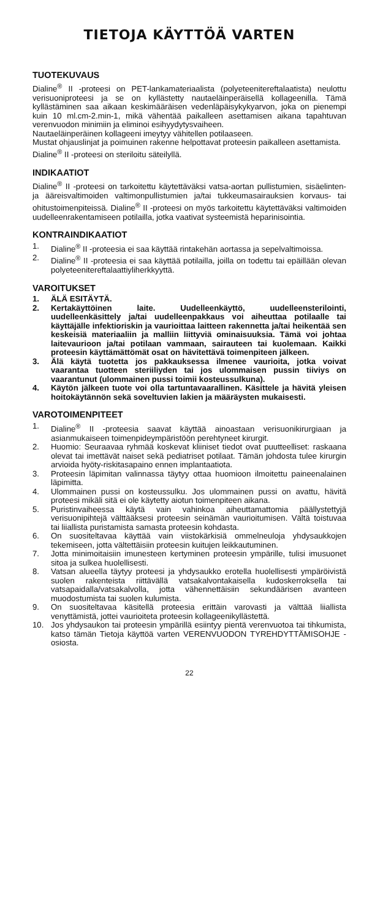TIETOJA KÄYTTÖÄ VARTEN
TUOTEKUVAUS
Dialine<sup>®</sup> II -proteesi on PET-lankamateriaalista (polyeteenitereftalaatista) neulottu verisuoniproteesi ja se on kyllästetty nautaeläinperäisellä kollageenilla. Tämä kyllästäminen saa aikaan keskimääräisen vedenläpäisykykyarvon, joka on pienempi kuin 10 ml.cm-2.min-1, mikä vähentää paikalleen asettamisen aikana tapahtuvan verenvuodon minimiin ja eliminoi esihyydytysvaiheen.
Nautaeläinperäinen kollageeni imeytyy vähitellen potilaaseen.
Mustat ohjauslinjat ja poimuinen rakenne helpottavat proteesin paikalleen asettamista.
Dialine<sup>®</sup> II -proteesi on steriloitu säteilyllä.
INDIKAATIOT
Dialine<sup>®</sup> II -proteesi on tarkoitettu käytettäväksi vatsa-aortan pullistumien, sisäelinten- ja ääreisvaltimoiden valtimonpullistumien ja/tai tukkeumasairauksien korvaus- tai ohitustoimenpiteissä. Dialine<sup>®</sup> II -proteesi on myös tarkoitettu käytettäväksi valtimoiden uudelleenrakentamiseen potilailla, jotka vaativat systeemistä heparinisointia.
KONTRAINDIKAATIOT
1. Dialine<sup>®</sup> II -proteesia ei saa käyttää rintakehän aortassa ja sepelvaltimoissa.
2. Dialine<sup>®</sup> II -proteesia ei saa käyttää potilailla, joilla on todettu tai epäillään olevan polyeteenitereftalaattiyliherkkyyttä.
VAROITUKSET
1. ÄLÄ ESITÄYTÄ.
2. Kertakäyttöinen laite. Uudelleenkäyttö, uudelleensterilointi, uudelleenkäsittely ja/tai uudelleenpakkaus voi aiheuttaa potilaalle tai käyttäjälle infektioriskin ja vaurioittaa laitteen rakennetta ja/tai heikentää sen keskeisiä materiaaliin ja malliin liittyviä ominaisuuksia. Tämä voi johtaa laitevaurioon ja/tai potilaan vammaan, sairauteen tai kuolemaan. Kaikki proteesin käyttämättömät osat on hävitettävä toimenpiteen jälkeen.
3. Älä käytä tuotetta jos pakkauksessa ilmenee vaurioita, jotka voivat vaarantaa tuotteen steriiliyden tai jos ulommaisen pussin tiiviys on vaarantunut (ulommainen pussi toimii kosteussulkuna).
4. Käytön jälkeen tuote voi olla tartuntavaarallinen. Käsittele ja hävitä yleisen hoitokäytännön sekä soveltuvien lakien ja määräysten mukaisesti.
VAROTOIMENPITEET
1. Dialine<sup>®</sup> II -proteesia saavat käyttää ainoastaan verisuonikirurgiaan ja asianmukaiseen toimenpideympäristöön perehtyneet kirurgit.
2. Huomio: Seuraavaa ryhmää koskevat kliiniset tiedot ovat puutteelliset: raskaana olevat tai imettävät naiset sekä pediatriset potilaat. Tämän johdosta tulee kirurgin arvioida hyöty-riskitasapaino ennen implantaatiota.
3. Proteesin läpimitan valinnassa täytyy ottaa huomioon ilmoitettu paineenalainen läpimitta.
4. Ulommainen pussi on kosteussulku. Jos ulommainen pussi on avattu, hävitä proteesi mikäli sitä ei ole käytetty aiotun toimenpiteen aikana.
5. Puristinvaiheessa käytä vain vahinkoa aiheuttamattomia päällystettyjä verisuonipihtejä välttääksesi proteesin seinämän vaurioitumisen. Vältä toistuvaa tai liiallista puristamista samasta proteesin kohdasta.
6. On suositeltavaa käyttää vain viistokärkisiä ommelneuloja yhdysaukkojen tekemiseen, jotta vältettäisiin proteesin kuitujen leikkautuminen.
7. Jotta minimoitaisiin imunesteen kertyminen proteesin ympärille, tulisi imusuonet sitoa ja sulkea huolellisesti.
8. Vatsan alueella täytyy proteesi ja yhdysaukko erotella huolellisesti ympäröivistä suolen rakenteista riittävällä vatsakalvontakaisella kudoskerroksella tai vatsapaidalla/vatsakalvolla, jotta vähennettäisiin sekundäärisen avanteen muodostumista tai suolen kulumista.
9. On suositeltavaa käsitellä proteesia erittäin varovasti ja välttää liiallista venyttämistä, jottei vaurioiteta proteesin kollageenikyllästettä.
10. Jos yhdysaukon tai proteesin ympärillä esiintyy pientä verenvuotoa tai tihkumista, katso tämän Tietoja käyttöä varten VERENVUODON TYREHDYTTÄMISOHJE -osiosta.
22